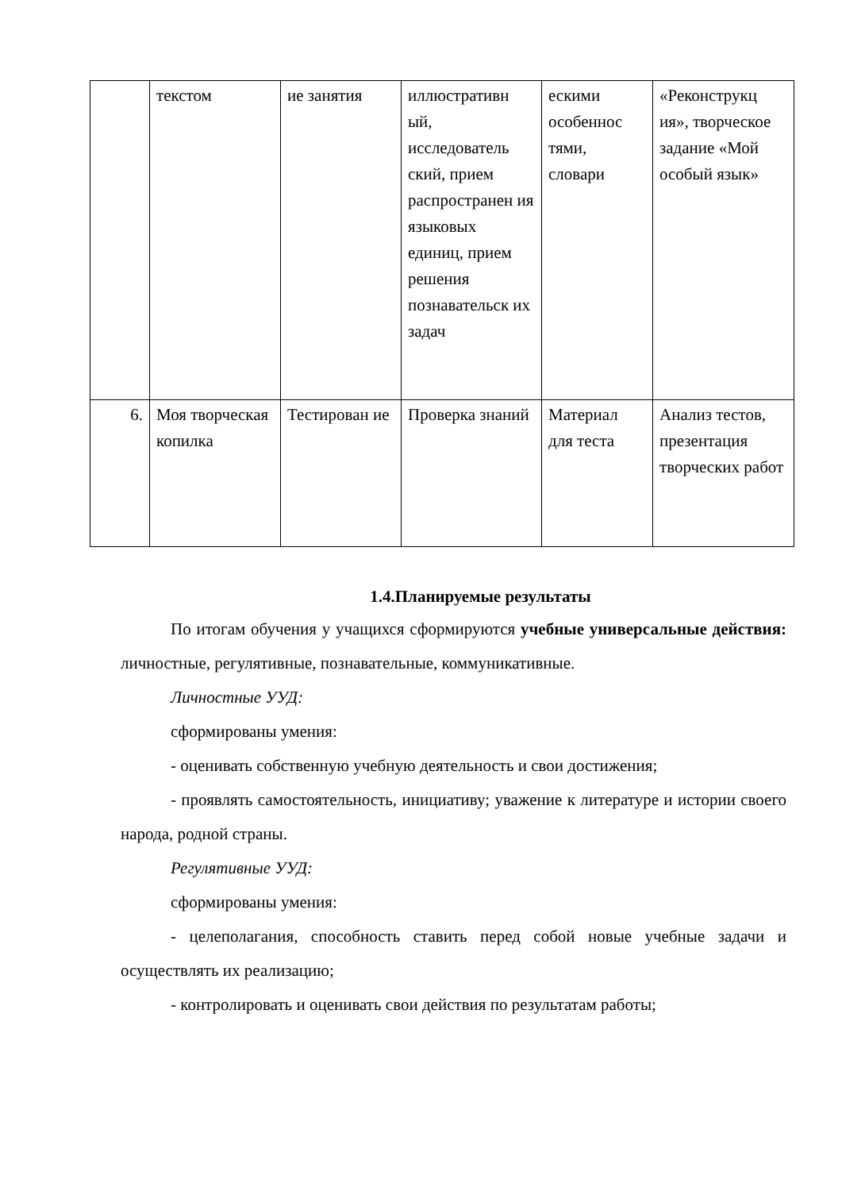| | текстом | ие занятия | иллюстративн ый, исследователь ский, прием распространен ия языковых единиц, прием решения познавательск их задач | ескими особеннос тями, словари | «Реконструкц ия», творческое задание «Мой особый язык» |
| 6. | Моя творческая копилка | Тестирован ие | Проверка знаний | Материал для теста | Анализ тестов, презентация творческих работ |
1.4.Планируемые результаты
По итогам обучения у учащихся сформируются учебные универсальные действия: личностные, регулятивные, познавательные, коммуникативные.
Личностные УУД:
сформированы умения:
- оценивать собственную учебную деятельность и свои достижения;
- проявлять самостоятельность, инициативу; уважение к литературе и истории своего народа, родной страны.
Регулятивные УУД:
сформированы умения:
- целеполагания, способность ставить перед собой новые учебные задачи и осуществлять их реализацию;
- контролировать и оценивать свои действия по результатам работы;